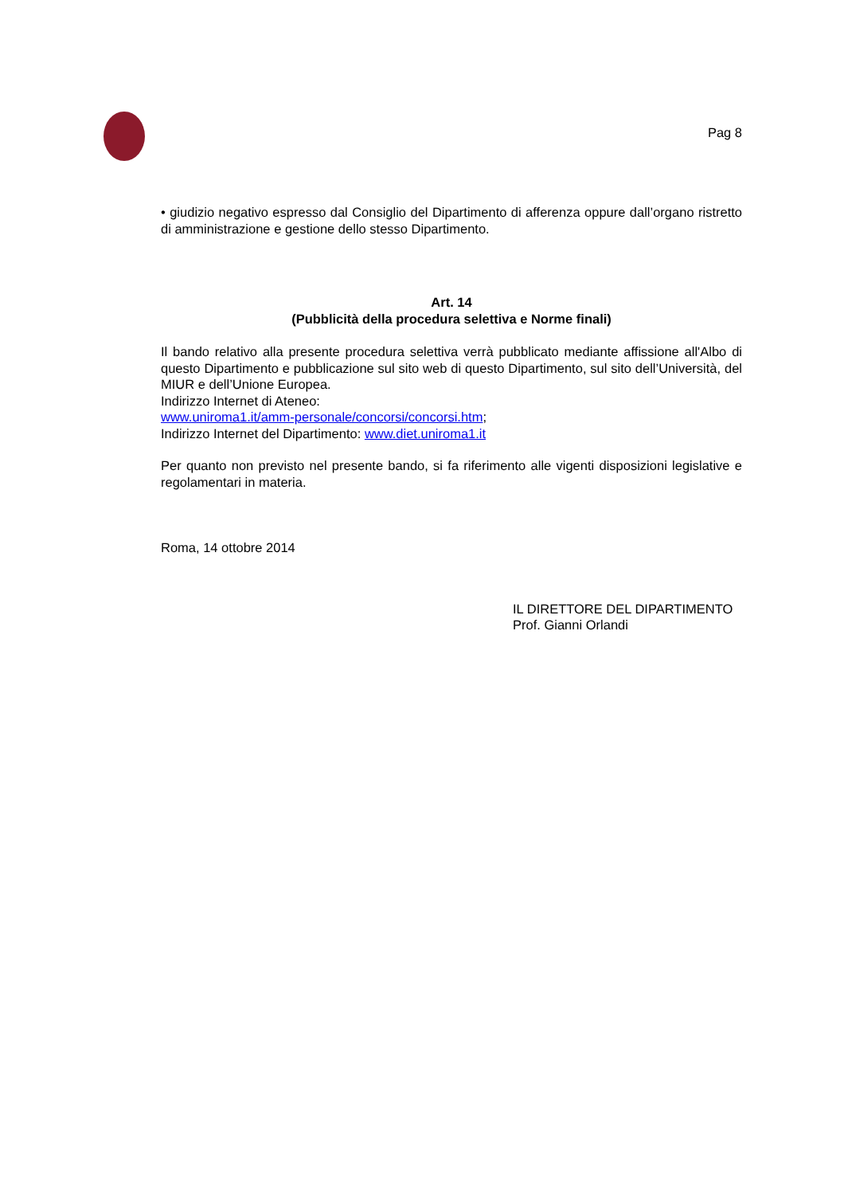Pag 8
• giudizio negativo espresso dal Consiglio del Dipartimento di afferenza oppure dall’organo ristretto di amministrazione e gestione dello stesso Dipartimento.
Art. 14
(Pubblicità della procedura selettiva e Norme finali)
Il bando relativo alla presente procedura selettiva verrà pubblicato mediante affissione all'Albo di questo Dipartimento e pubblicazione sul sito web di questo Dipartimento, sul sito dell’Università, del MIUR e dell’Unione Europea.
Indirizzo Internet di Ateneo:
www.uniroma1.it/amm-personale/concorsi/concorsi.htm;
Indirizzo Internet del Dipartimento: www.diet.uniroma1.it
Per quanto non previsto nel presente bando, si fa riferimento alle vigenti disposizioni legislative e regolamentari in materia.
Roma, 14 ottobre 2014
IL DIRETTORE DEL DIPARTIMENTO
Prof. Gianni Orlandi